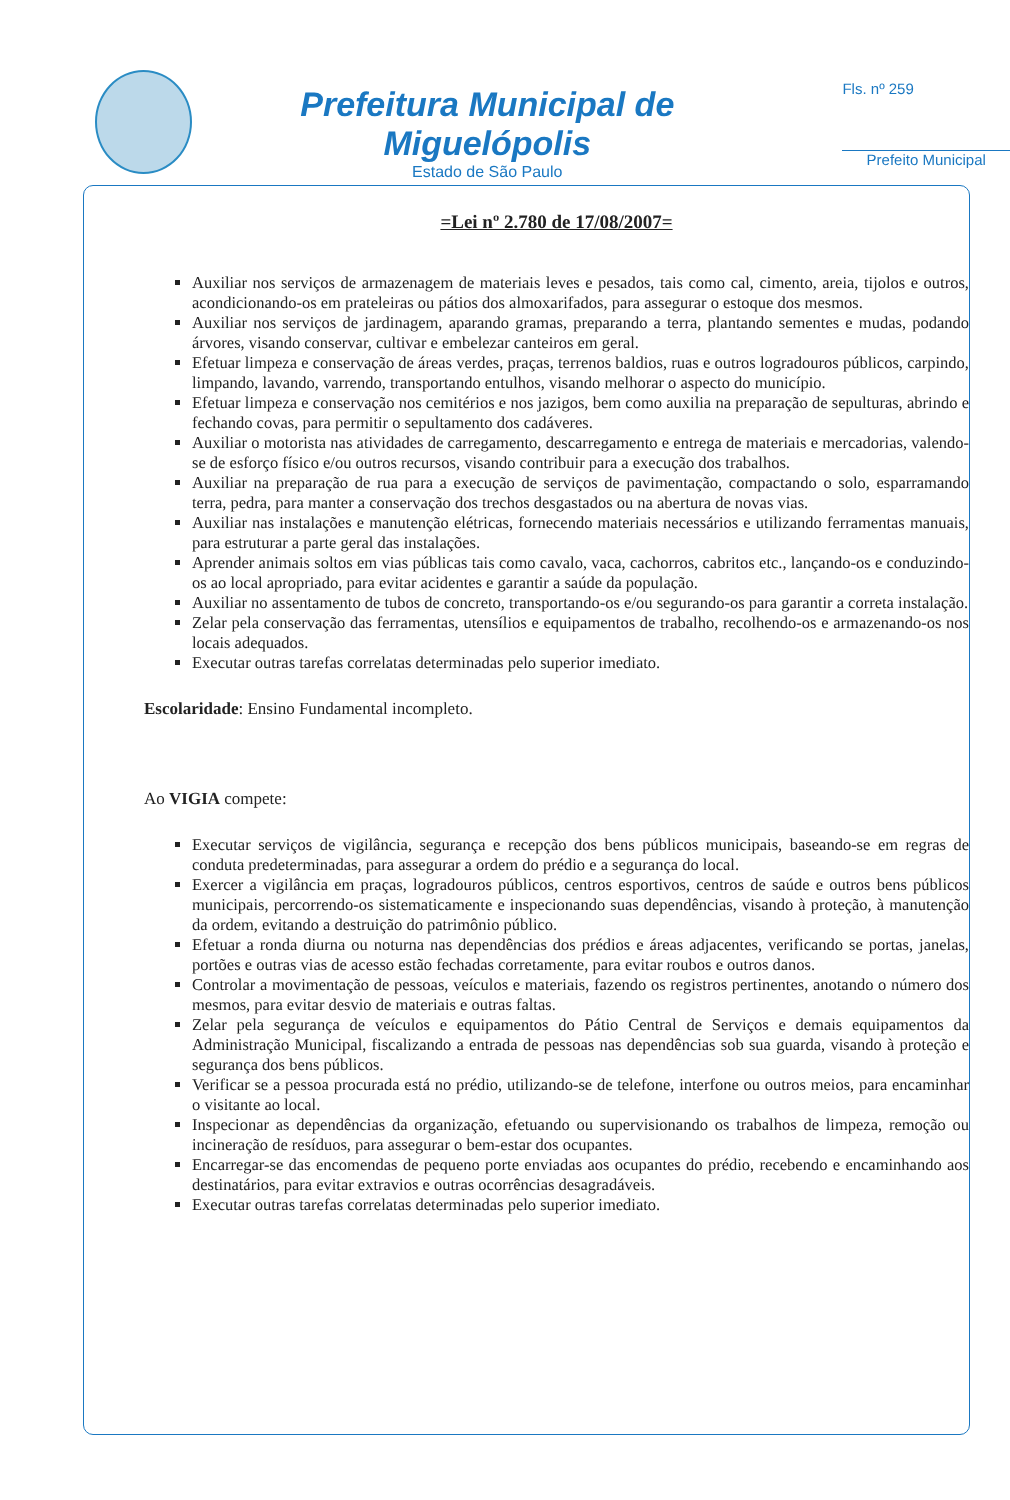Prefeitura Municipal de Miguelópolis
Estado de São Paulo
Fls. nº 259
Prefeito Municipal
=Lei nº 2.780 de 17/08/2007=
Auxiliar nos serviços de armazenagem de materiais leves e pesados, tais como cal, cimento, areia, tijolos e outros, acondicionando-os em prateleiras ou pátios dos almoxarifados, para assegurar o estoque dos mesmos.
Auxiliar nos serviços de jardinagem, aparando gramas, preparando a terra, plantando sementes e mudas, podando árvores, visando conservar, cultivar e embelezar canteiros em geral.
Efetuar limpeza e conservação de áreas verdes, praças, terrenos baldios, ruas e outros logradouros públicos, carpindo, limpando, lavando, varrendo, transportando entulhos, visando melhorar o aspecto do município.
Efetuar limpeza e conservação nos cemitérios e nos jazigos, bem como auxilia na preparação de sepulturas, abrindo e fechando covas, para permitir o sepultamento dos cadáveres.
Auxiliar o motorista nas atividades de carregamento, descarregamento e entrega de materiais e mercadorias, valendo-se de esforço físico e/ou outros recursos, visando contribuir para a execução dos trabalhos.
Auxiliar na preparação de rua para a execução de serviços de pavimentação, compactando o solo, esparramando terra, pedra, para manter a conservação dos trechos desgastados ou na abertura de novas vias.
Auxiliar nas instalações e manutenção elétricas, fornecendo materiais necessários e utilizando ferramentas manuais, para estruturar a parte geral das instalações.
Aprender animais soltos em vias públicas tais como cavalo, vaca, cachorros, cabritos etc., lançando-os e conduzindo-os ao local apropriado, para evitar acidentes e garantir a saúde da população.
Auxiliar no assentamento de tubos de concreto, transportando-os e/ou segurando-os para garantir a correta instalação.
Zelar pela conservação das ferramentas, utensílios e equipamentos de trabalho, recolhendo-os e armazenando-os nos locais adequados.
Executar outras tarefas correlatas determinadas pelo superior imediato.
Escolaridade: Ensino Fundamental incompleto.
Ao VIGIA compete:
Executar serviços de vigilância, segurança e recepção dos bens públicos municipais, baseando-se em regras de conduta predeterminadas, para assegurar a ordem do prédio e a segurança do local.
Exercer a vigilância em praças, logradouros públicos, centros esportivos, centros de saúde e outros bens públicos municipais, percorrendo-os sistematicamente e inspecionando suas dependências, visando à proteção, à manutenção da ordem, evitando a destruição do patrimônio público.
Efetuar a ronda diurna ou noturna nas dependências dos prédios e áreas adjacentes, verificando se portas, janelas, portões e outras vias de acesso estão fechadas corretamente, para evitar roubos e outros danos.
Controlar a movimentação de pessoas, veículos e materiais, fazendo os registros pertinentes, anotando o número dos mesmos, para evitar desvio de materiais e outras faltas.
Zelar pela segurança de veículos e equipamentos do Pátio Central de Serviços e demais equipamentos da Administração Municipal, fiscalizando a entrada de pessoas nas dependências sob sua guarda, visando à proteção e segurança dos bens públicos.
Verificar se a pessoa procurada está no prédio, utilizando-se de telefone, interfone ou outros meios, para encaminhar o visitante ao local.
Inspecionar as dependências da organização, efetuando ou supervisionando os trabalhos de limpeza, remoção ou incineração de resíduos, para assegurar o bem-estar dos ocupantes.
Encarregar-se das encomendas de pequeno porte enviadas aos ocupantes do prédio, recebendo e encaminhando aos destinatários, para evitar extravios e outras ocorrências desagradáveis.
Executar outras tarefas correlatas determinadas pelo superior imediato.